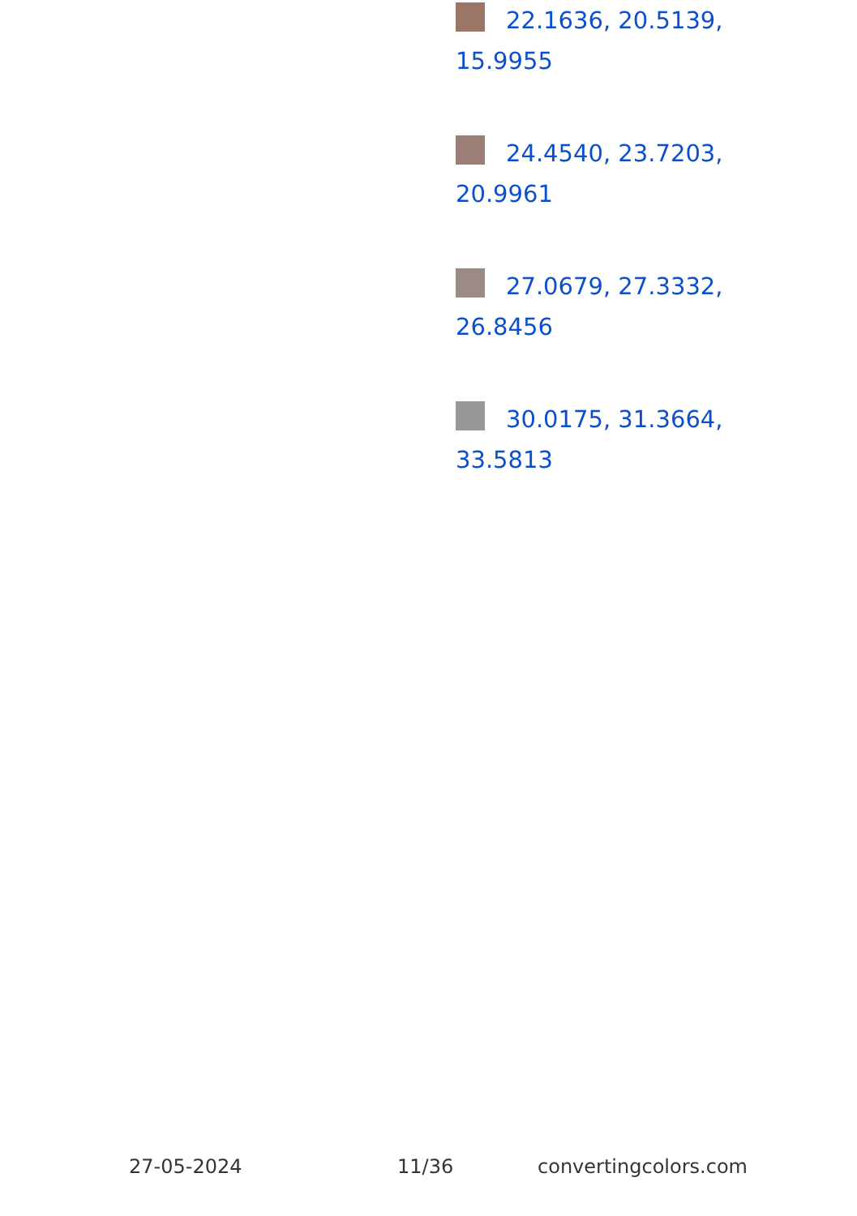22.1636, 20.5139, 15.9955
24.4540, 23.7203, 20.9961
27.0679, 27.3332, 26.8456
30.0175, 31.3664, 33.5813
27-05-2024 11/36 convertingcolors.com